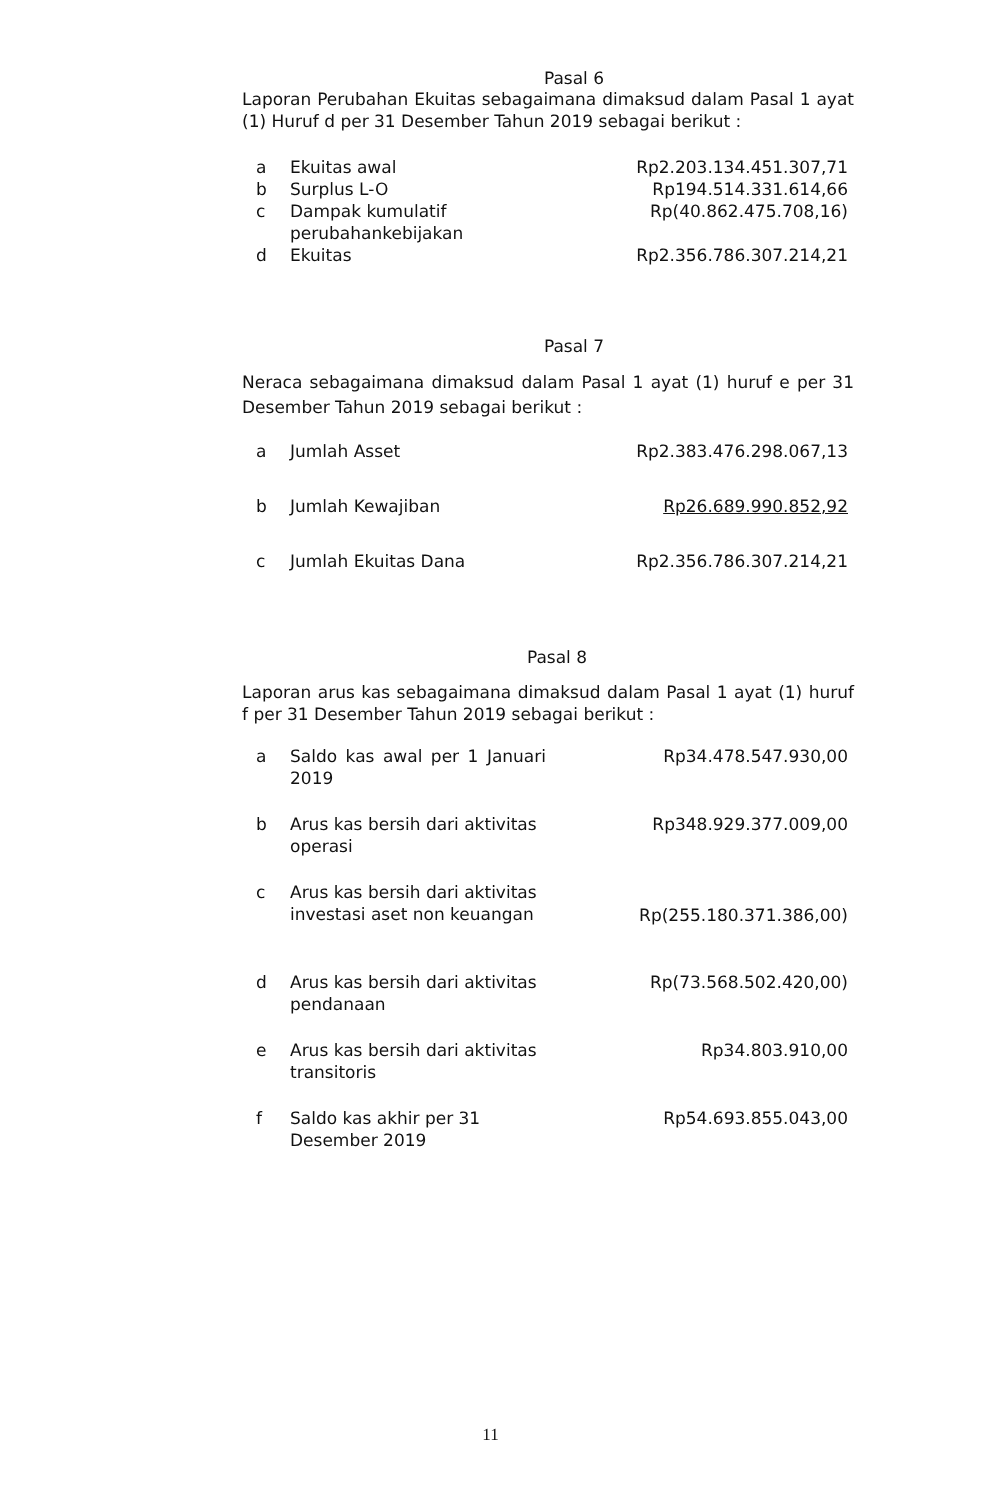Pasal 6
Laporan Perubahan Ekuitas sebagaimana dimaksud dalam Pasal 1 ayat (1) Huruf d per 31 Desember Tahun 2019 sebagai berikut :
| a | Ekuitas awal | Rp2.203.134.451.307,71 |
| b | Surplus L-O | Rp194.514.331.614,66 |
| c | Dampak kumulatif perubahankebijakan | Rp(40.862.475.708,16) |
| d | Ekuitas | Rp2.356.786.307.214,21 |
Pasal 7
Neraca sebagaimana dimaksud dalam Pasal 1 ayat (1) huruf e per 31 Desember Tahun 2019 sebagai berikut :
| a | Jumlah Asset | Rp2.383.476.298.067,13 |
| b | Jumlah Kewajiban | Rp26.689.990.852,92 |
| c | Jumlah Ekuitas Dana | Rp2.356.786.307.214,21 |
Pasal 8
Laporan arus kas sebagaimana dimaksud dalam Pasal 1 ayat (1) huruf f per 31 Desember Tahun 2019 sebagai berikut :
| a | Saldo kas awal per 1 Januari 2019 | Rp34.478.547.930,00 |
| b | Arus kas bersih dari aktivitas operasi | Rp348.929.377.009,00 |
| c | Arus kas bersih dari aktivitas investasi aset non keuangan | Rp(255.180.371.386,00) |
| d | Arus kas bersih dari aktivitas pendanaan | Rp(73.568.502.420,00) |
| e | Arus kas bersih dari aktivitas transitoris | Rp34.803.910,00 |
| f | Saldo kas akhir per 31 Desember 2019 | Rp54.693.855.043,00 |
11